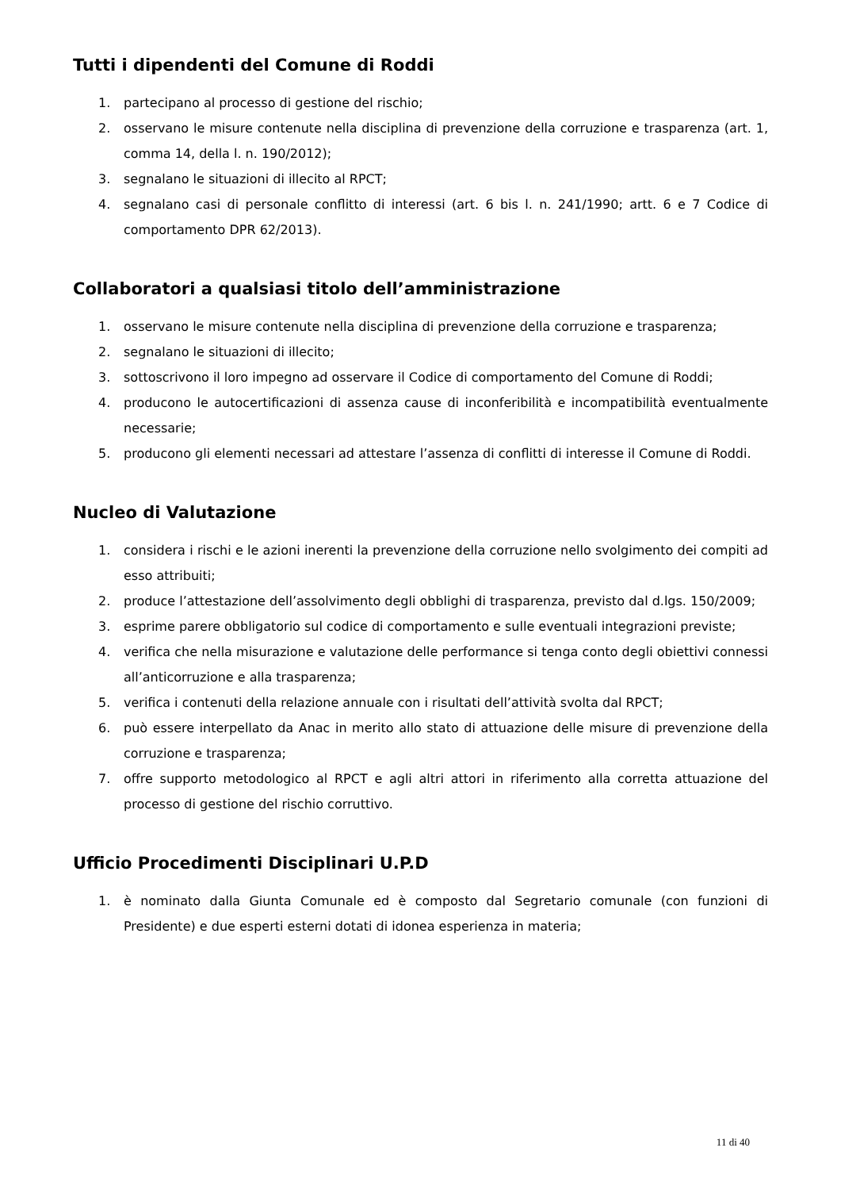Tutti i dipendenti del Comune di Roddi
1. partecipano al processo di gestione del rischio;
2. osservano le misure contenute nella disciplina di prevenzione della corruzione e trasparenza (art. 1, comma 14, della l. n. 190/2012);
3. segnalano le situazioni di illecito al RPCT;
4. segnalano casi di personale conflitto di interessi (art. 6 bis l. n. 241/1990; artt. 6 e 7 Codice di comportamento DPR 62/2013).
Collaboratori a qualsiasi titolo dell’amministrazione
1. osservano le misure contenute nella disciplina di prevenzione della corruzione e trasparenza;
2. segnalano le situazioni di illecito;
3. sottoscrivono il loro impegno ad osservare il Codice di comportamento del Comune di Roddi;
4. producono le autocertificazioni di assenza cause di inconferibilità e incompatibilità eventualmente necessarie;
5. producono gli elementi necessari ad attestare l’assenza di conflitti di interesse il Comune di Roddi.
Nucleo di Valutazione
1. considera i rischi e le azioni inerenti la prevenzione della corruzione nello svolgimento dei compiti ad esso attribuiti;
2. produce l’attestazione dell’assolvimento degli obblighi di trasparenza, previsto dal d.lgs. 150/2009;
3. esprime parere obbligatorio sul codice di comportamento e sulle eventuali integrazioni previste;
4. verifica che nella misurazione e valutazione delle performance si tenga conto degli obiettivi connessi all’anticorruzione e alla trasparenza;
5. verifica i contenuti della relazione annuale con i risultati dell’attività svolta dal RPCT;
6. può essere interpellato da Anac in merito allo stato di attuazione delle misure di prevenzione della corruzione e trasparenza;
7. offre supporto metodologico al RPCT e agli altri attori in riferimento alla corretta attuazione del processo di gestione del rischio corruttivo.
Ufficio Procedimenti Disciplinari U.P.D
1. è nominato dalla Giunta Comunale ed è composto dal Segretario comunale (con funzioni di Presidente) e due esperti esterni dotati di idonea esperienza in materia;
11 di 40